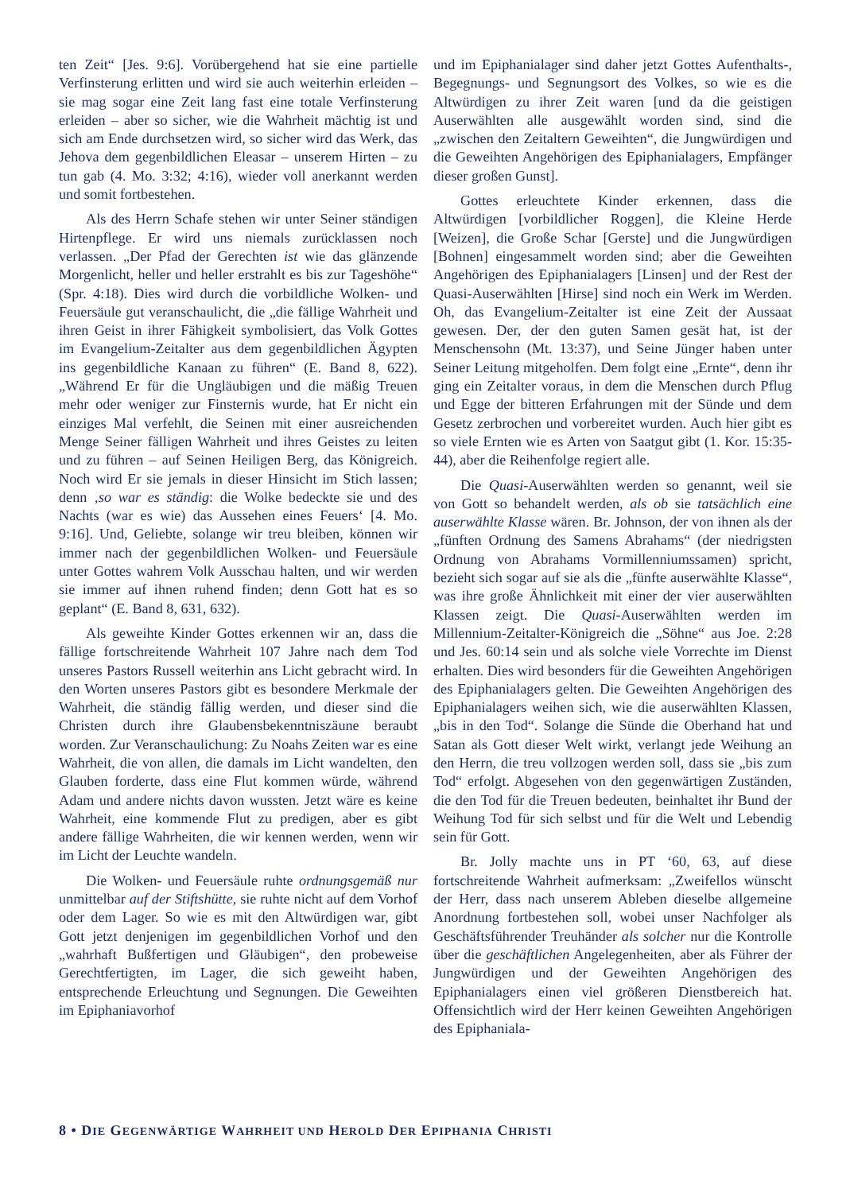ten Zeit“ [Jes. 9:6]. Vorübergehend hat sie eine partielle Verfinsterung erlitten und wird sie auch weiterhin erleiden – sie mag sogar eine Zeit lang fast eine totale Verfinsterung erleiden – aber so sicher, wie die Wahrheit mächtig ist und sich am Ende durchsetzen wird, so sicher wird das Werk, das Jehova dem gegenbildlichen Eleasar – unserem Hirten – zu tun gab (4. Mo. 3:32; 4:16), wieder voll anerkannt werden und somit fortbestehen.
Als des Herrn Schafe stehen wir unter Seiner ständigen Hirtenpflege. Er wird uns niemals zurücklassen noch verlassen. „Der Pfad der Gerechten ist wie das glänzende Morgenlicht, heller und heller erstrahlt es bis zur Tageshöhe“ (Spr. 4:18). Dies wird durch die vorbildliche Wolken- und Feuersäule gut veranschaulicht, die „die fällige Wahrheit und ihren Geist in ihrer Fähigkeit symbolisiert, das Volk Gottes im Evangelium-Zeitalter aus dem gegenbildlichen Ägypten ins gegenbildliche Kanaan zu führen“ (E. Band 8, 622). „Während Er für die Ungläubigen und die mäßig Treuen mehr oder weniger zur Finsternis wurde, hat Er nicht ein einziges Mal verfehlt, die Seinen mit einer ausreichenden Menge Seiner fälligen Wahrheit und ihres Geistes zu leiten und zu führen – auf Seinen Heiligen Berg, das Königreich. Noch wird Er sie jemals in dieser Hinsicht im Stich lassen; denn ‚so war es ständig: die Wolke bedeckte sie und des Nachts (war es wie) das Aussehen eines Feuers‘ [4. Mo. 9:16]. Und, Geliebte, solange wir treu bleiben, können wir immer nach der gegenbildlichen Wolken- und Feuersäule unter Gottes wahrem Volk Ausschau halten, und wir werden sie immer auf ihnen ruhend finden; denn Gott hat es so geplant“ (E. Band 8, 631, 632).
Als geweihte Kinder Gottes erkennen wir an, dass die fällige fortschreitende Wahrheit 107 Jahre nach dem Tod unseres Pastors Russell weiterhin ans Licht gebracht wird. In den Worten unseres Pastors gibt es besondere Merkmale der Wahrheit, die ständig fällig werden, und dieser sind die Christen durch ihre Glaubensbekenntniszäune beraubt worden. Zur Veranschaulichung: Zu Noahs Zeiten war es eine Wahrheit, die von allen, die damals im Licht wandelten, den Glauben forderte, dass eine Flut kommen würde, während Adam und andere nichts davon wussten. Jetzt wäre es keine Wahrheit, eine kommende Flut zu predigen, aber es gibt andere fällige Wahrheiten, die wir kennen werden, wenn wir im Licht der Leuchte wandeln.
Die Wolken- und Feuersäule ruhte ordnungsgemäß nur unmittelbar auf der Stiftshütte, sie ruhte nicht auf dem Vorhof oder dem Lager. So wie es mit den Altwürdigen war, gibt Gott jetzt denjenigen im gegenbildlichen Vorhof und den „wahrhaft Bußfertigen und Gläubigen“, den probeweise Gerechtfertigten, im Lager, die sich geweiht haben, entsprechende Erleuchtung und Segnungen. Die Geweihten im Epiphaniavorhof
und im Epiphanialager sind daher jetzt Gottes Aufenthalts-, Begegnungs- und Segnungsort des Volkes, so wie es die Altwürdigen zu ihrer Zeit waren [und da die geistigen Auserwählten alle ausgewählt worden sind, sind die „zwischen den Zeitaltern Geweihten“, die Jungwürdigen und die Geweihten Angehörigen des Epiphanialagers, Empfänger dieser großen Gunst].
Gottes erleuchtete Kinder erkennen, dass die Altwürdigen [vorbildlicher Roggen], die Kleine Herde [Weizen], die Große Schar [Gerste] und die Jungwürdigen [Bohnen] eingesammelt worden sind; aber die Geweihten Angehörigen des Epiphanialagers [Linsen] und der Rest der Quasi-Auserwählten [Hirse] sind noch ein Werk im Werden. Oh, das Evangelium-Zeitalter ist eine Zeit der Aussaat gewesen. Der, der den guten Samen gesät hat, ist der Menschensohn (Mt. 13:37), und Seine Jünger haben unter Seiner Leitung mitgeholfen. Dem folgt eine „Ernte“, denn ihr ging ein Zeitalter voraus, in dem die Menschen durch Pflug und Egge der bitteren Erfahrungen mit der Sünde und dem Gesetz zerbrochen und vorbereitet wurden. Auch hier gibt es so viele Ernten wie es Arten von Saatgut gibt (1. Kor. 15:35-44), aber die Reihenfolge regiert alle.
Die Quasi-Auserwählten werden so genannt, weil sie von Gott so behandelt werden, als ob sie tatsächlich eine auserwählte Klasse wären. Br. Johnson, der von ihnen als der „fünften Ordnung des Samens Abrahams“ (der niedrigsten Ordnung von Abrahams Vormillenniumssamen) spricht, bezieht sich sogar auf sie als die „fünfte auserwählte Klasse“, was ihre große Ähnlichkeit mit einer der vier auserwählten Klassen zeigt. Die Quasi-Auserwählten werden im Millennium-Zeitalter-Königreich die „Söhne“ aus Joe. 2:28 und Jes. 60:14 sein und als solche viele Vorrechte im Dienst erhalten. Dies wird besonders für die Geweihten Angehörigen des Epiphanialagers gelten. Die Geweihten Angehörigen des Epiphanialagers weihen sich, wie die auserwählten Klassen, „bis in den Tod“. Solange die Sünde die Oberhand hat und Satan als Gott dieser Welt wirkt, verlangt jede Weihung an den Herrn, die treu vollzogen werden soll, dass sie „bis zum Tod“ erfolgt. Abgesehen von den gegenwärtigen Zuständen, die den Tod für die Treuen bedeuten, beinhaltet ihr Bund der Weihung Tod für sich selbst und für die Welt und Lebendig sein für Gott.
Br. Jolly machte uns in PT ‘60, 63, auf diese fortschreitende Wahrheit aufmerksam: „Zweifellos wünscht der Herr, dass nach unserem Ableben dieselbe allgemeine Anordnung fortbestehen soll, wobei unser Nachfolger als Geschäftsführender Treuhänder als solcher nur die Kontrolle über die geschäftlichen Angelegenheiten, aber als Führer der Jungwürdigen und der Geweihten Angehörigen des Epiphanialagers einen viel größeren Dienstbereich hat. Offensichtlich wird der Herr keinen Geweihten Angehörigen des Epiphaniala-
8 • DIE GEGENWÄRTIGE WAHRHEIT UND HEROLD DER EPIPHANIA CHRISTI